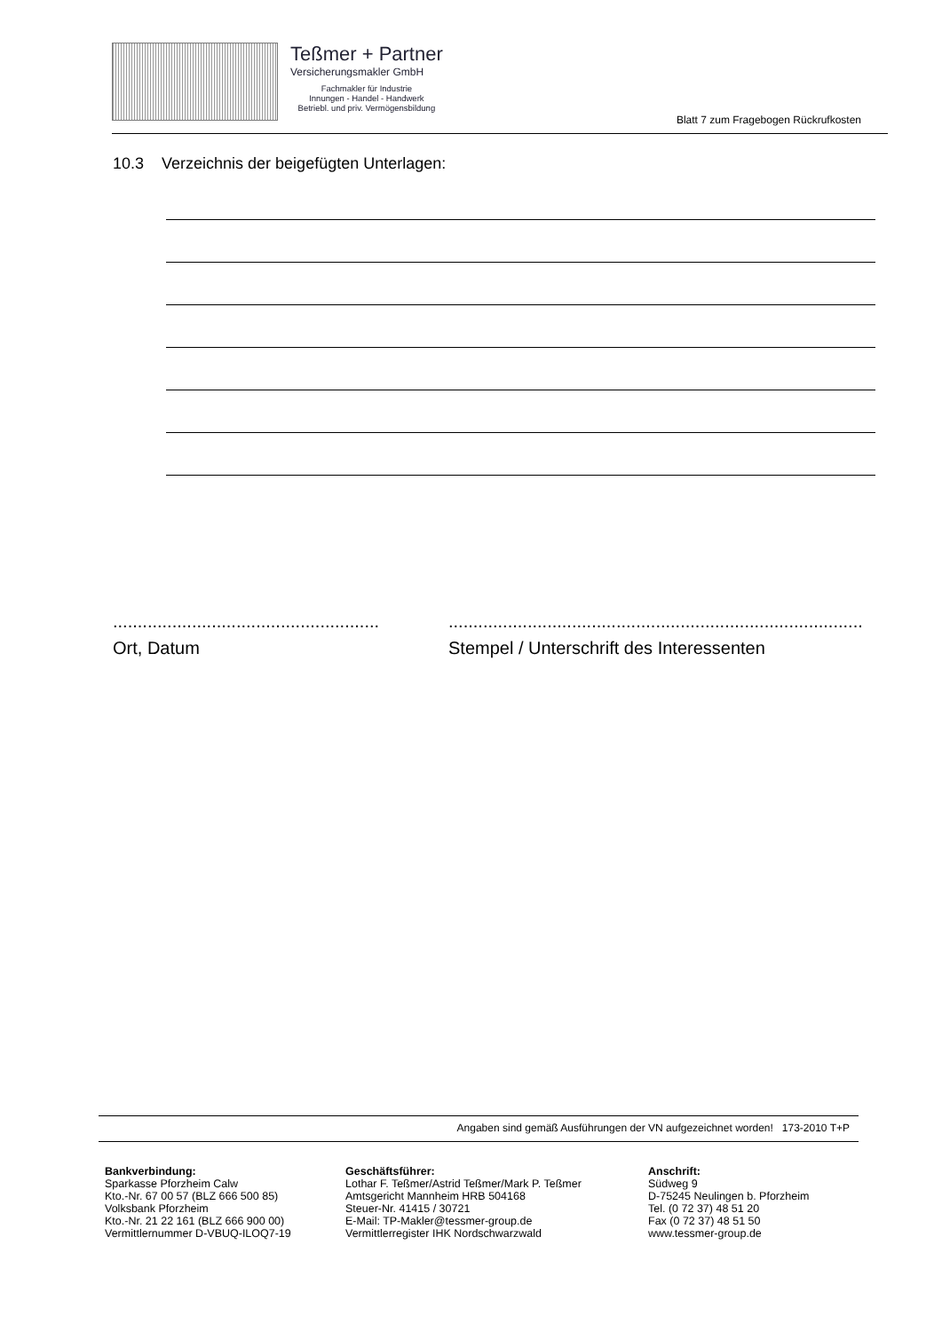Teßmer + Partner
Versicherungsmakler GmbH
Fachmakler für Industrie
Innungen - Handel - Handwerk
Betriebl. und priv. Vermögensbildung
Blatt 7 zum Fragebogen Rückrufkosten
10.3 Verzeichnis der beigefügten Unterlagen:
......................................................
Ort, Datum
....................................................................................
Stempel / Unterschrift des Interessenten
Angaben sind gemäß Ausführungen der VN aufgezeichnet worden! 173-2010 T+P
Bankverbindung:
Sparkasse Pforzheim Calw
Kto.-Nr. 67 00 57 (BLZ 666 500 85)
Volksbank Pforzheim
Kto.-Nr. 21 22 161 (BLZ 666 900 00)
Vermittlernummer D-VBUQ-ILOQ7-19
Geschäftsführer:
Lothar F. Teßmer/Astrid Teßmer/Mark P. Teßmer
Amtsgericht Mannheim HRB 504168
Steuer-Nr. 41415 / 30721
E-Mail: TP-Makler@tessmer-group.de
Vermittlerregister IHK Nordschwarzwald
Anschrift:
Südweg 9
D-75245 Neulingen b. Pforzheim
Tel. (0 72 37) 48 51 20
Fax (0 72 37) 48 51 50
www.tessmer-group.de